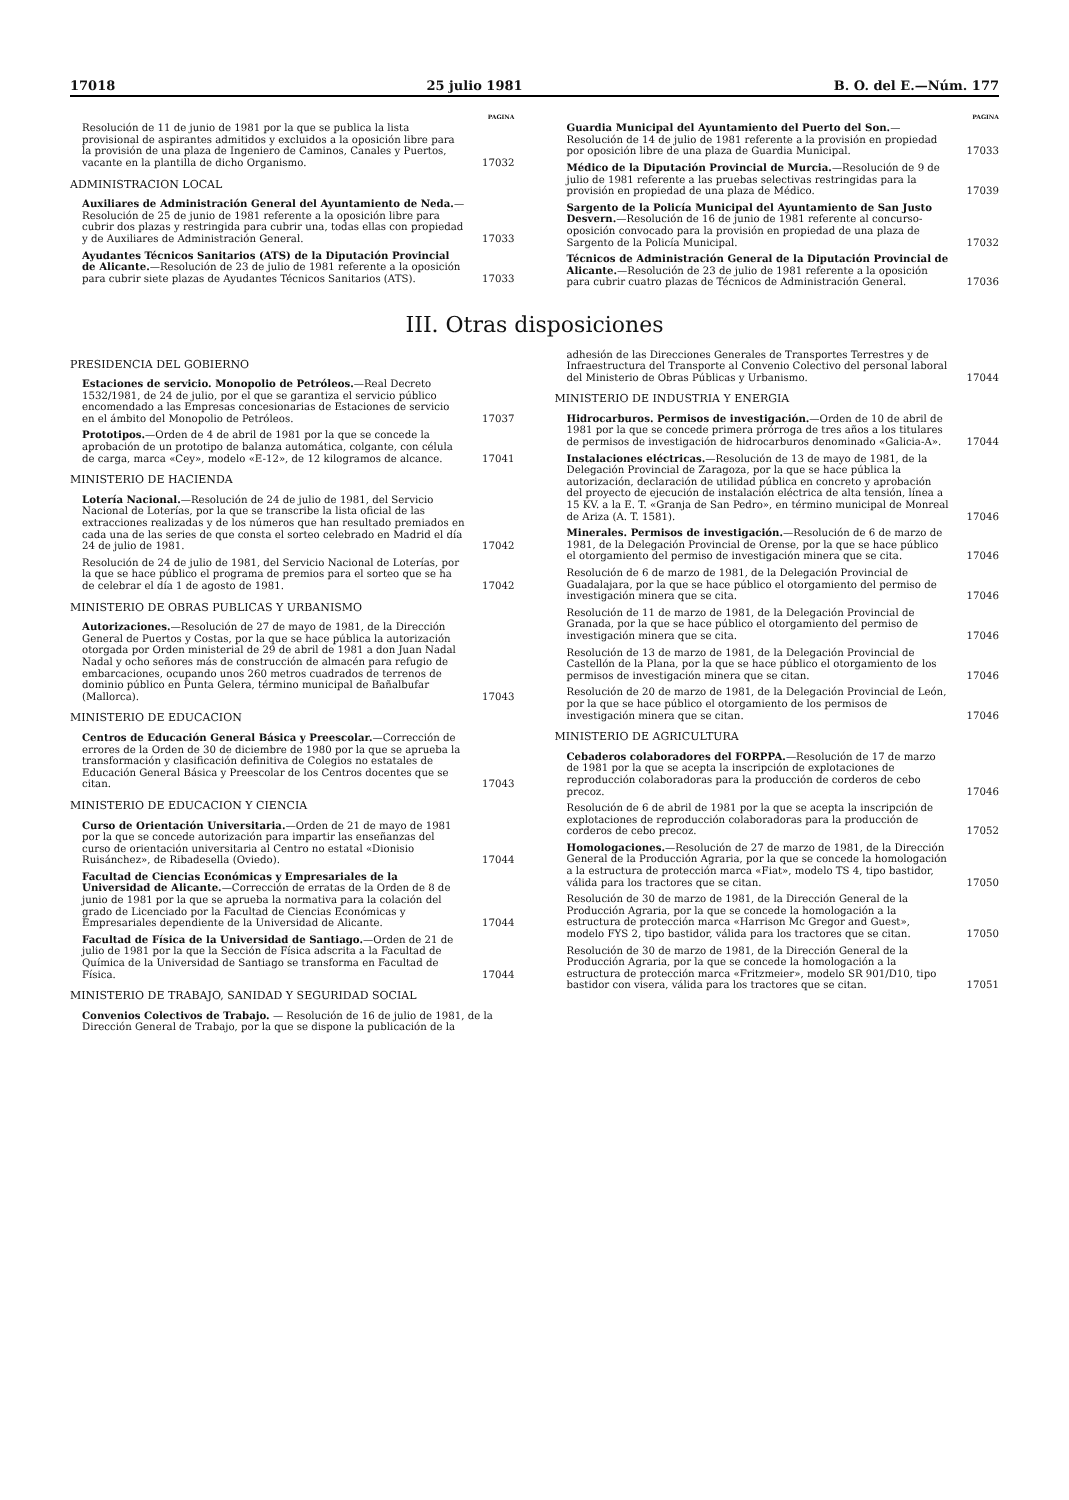17018 25 julio 1981 B. O. del E.—Núm. 177
PAGINA
Resolución de 11 de junio de 1981 por la que se publica la lista provisional de aspirantes admitidos y excluidos a la oposición libre para la provisión de una plaza de Ingeniero de Caminos, Canales y Puertos, vacante en la plantilla de dicho Organismo.
17032
ADMINISTRACION LOCAL
Auxiliares de Administración General del Ayuntamiento de Neda.—Resolución de 25 de junio de 1981 referente a la oposición libre para cubrir dos plazas y restringida para cubrir una, todas ellas con propiedad y de Auxiliares de Administración General.
17033
Ayudantes Técnicos Sanitarios (ATS) de la Diputación Provincial de Alicante.—Resolución de 23 de julio de 1981 referente a la oposición para cubrir siete plazas de Ayudantes Técnicos Sanitarios (ATS).
17033
PAGINA
Guardia Municipal del Ayuntamiento del Puerto del Son.—Resolución de 14 de julio de 1981 referente a la provisión en propiedad por oposición libre de una plaza de Guardia Municipal.
17033
Médico de la Diputación Provincial de Murcia.—Resolución de 9 de julio de 1981 referente a las pruebas selectivas restringidas para la provisión en propiedad de una plaza de Médico.
17039
Sargento de la Policía Municipal del Ayuntamiento de San Justo Desvern.—Resolución de 16 de junio de 1981 referente al concurso-oposición convocado para la provisión en propiedad de una plaza de Sargento de la Policía Municipal.
17032
Técnicos de Administración General de la Diputación Provincial de Alicante.—Resolución de 23 de julio de 1981 referente a la oposición para cubrir cuatro plazas de Técnicos de Administración General.
17036
III. Otras disposiciones
PRESIDENCIA DEL GOBIERNO
Estaciones de servicio. Monopolio de Petróleos.—Real Decreto 1532/1981, de 24 de julio, por el que se garantiza el servicio público encomendado a las Empresas concesionarias de Estaciones de servicio en el ámbito del Monopolio de Petróleos.
17037
Prototipos.—Orden de 4 de abril de 1981 por la que se concede la aprobación de un prototipo de balanza automática, colgante, con célula de carga, marca «Cey», modelo «E-12», de 12 kilogramos de alcance.
17041
MINISTERIO DE HACIENDA
Lotería Nacional.—Resolución de 24 de julio de 1981, del Servicio Nacional de Loterías, por la que se transcribe la lista oficial de las extracciones realizadas y de los números que han resultado premiados en cada una de las series de que consta el sorteo celebrado en Madrid el día 24 de julio de 1981.
17042
Resolución de 24 de julio de 1981, del Servicio Nacional de Loterías, por la que se hace público el programa de premios para el sorteo que se ha de celebrar el día 1 de agosto de 1981.
17042
MINISTERIO DE OBRAS PUBLICAS Y URBANISMO
Autorizaciones.—Resolución de 27 de mayo de 1981, de la Dirección General de Puertos y Costas, por la que se hace pública la autorización otorgada por Orden ministerial de 29 de abril de 1981 a don Juan Nadal Nadal y ocho señores más de construcción de almacén para refugio de embarcaciones, ocupando unos 260 metros cuadrados de terrenos de dominio público en Punta Gelera, término municipal de Bañalbufar (Mallorca).
17043
MINISTERIO DE EDUCACION
Centros de Educación General Básica y Preescolar.—Corrección de errores de la Orden de 30 de diciembre de 1980 por la que se aprueba la transformación y clasificación definitiva de Colegios no estatales de Educación General Básica y Preescolar de los Centros docentes que se citan.
17043
MINISTERIO DE EDUCACION Y CIENCIA
Curso de Orientación Universitaria.—Orden de 21 de mayo de 1981 por la que se concede autorización para impartir las enseñanzas del curso de orientación universitaria al Centro no estatal «Dionisio Ruisánchez», de Ribadesella (Oviedo).
17044
Facultad de Ciencias Económicas y Empresariales de la Universidad de Alicante.—Corrección de erratas de la Orden de 8 de junio de 1981 por la que se aprueba la normativa para la colación del grado de Licenciado por la Facultad de Ciencias Económicas y Empresariales dependiente de la Universidad de Alicante.
17044
Facultad de Física de la Universidad de Santiago.—Orden de 21 de julio de 1981 por la que la Sección de Física adscrita a la Facultad de Química de la Universidad de Santiago se transforma en Facultad de Física.
17044
MINISTERIO DE TRABAJO, SANIDAD Y SEGURIDAD SOCIAL
Convenios Colectivos de Trabajo. — Resolución de 16 de julio de 1981, de la Dirección General de Trabajo, por la que se dispone la publicación de la
adhesión de las Direcciones Generales de Transportes Terrestres y de Infraestructura del Transporte al Convenio Colectivo del personal laboral del Ministerio de Obras Públicas y Urbanismo.
17044
MINISTERIO DE INDUSTRIA Y ENERGIA
Hidrocarburos. Permisos de investigación.—Orden de 10 de abril de 1981 por la que se concede primera prórroga de tres años a los titulares de permisos de investigación de hidrocarburos denominado «Galicia-A».
17044
Instalaciones eléctricas.—Resolución de 13 de mayo de 1981, de la Delegación Provincial de Zaragoza, por la que se hace pública la autorización, declaración de utilidad pública en concreto y aprobación del proyecto de ejecución de instalación eléctrica de alta tensión, línea a 15 KV. a la E. T. «Granja de San Pedro», en término municipal de Monreal de Ariza (A. T. 1581).
17046
Minerales. Permisos de investigación.—Resolución de 6 de marzo de 1981, de la Delegación Provincial de Orense, por la que se hace público el otorgamiento del permiso de investigación minera que se cita.
17046
Resolución de 6 de marzo de 1981, de la Delegación Provincial de Guadalajara, por la que se hace público el otorgamiento del permiso de investigación minera que se cita.
17046
Resolución de 11 de marzo de 1981, de la Delegación Provincial de Granada, por la que se hace público el otorgamiento del permiso de investigación minera que se cita.
17046
Resolución de 13 de marzo de 1981, de la Delegación Provincial de Castellón de la Plana, por la que se hace público el otorgamiento de los permisos de investigación minera que se citan.
17046
Resolución de 20 de marzo de 1981, de la Delegación Provincial de León, por la que se hace público el otorgamiento de los permisos de investigación minera que se citan.
17046
MINISTERIO DE AGRICULTURA
Cebaderos colaboradores del FORPPA.—Resolución de 17 de marzo de 1981 por la que se acepta la inscripción de explotaciones de reproducción colaboradoras para la producción de corderos de cebo precoz.
17046
Resolución de 6 de abril de 1981 por la que se acepta la inscripción de explotaciones de reproducción colaboradoras para la producción de corderos de cebo precoz.
17052
Homologaciones.—Resolución de 27 de marzo de 1981, de la Dirección General de la Producción Agraria, por la que se concede la homologación a la estructura de protección marca «Fiat», modelo TS 4, tipo bastidor, válida para los tractores que se citan.
17050
Resolución de 30 de marzo de 1981, de la Dirección General de la Producción Agraria, por la que se concede la homologación a la estructura de protección marca «Harrison Mc Gregor and Guest», modelo FYS 2, tipo bastidor, válida para los tractores que se citan.
17050
Resolución de 30 de marzo de 1981, de la Dirección General de la Producción Agraria, por la que se concede la homologación a la estructura de protección marca «Fritzmeier», modelo SR 901/D10, tipo bastidor con visera, válida para los tractores que se citan.
17051